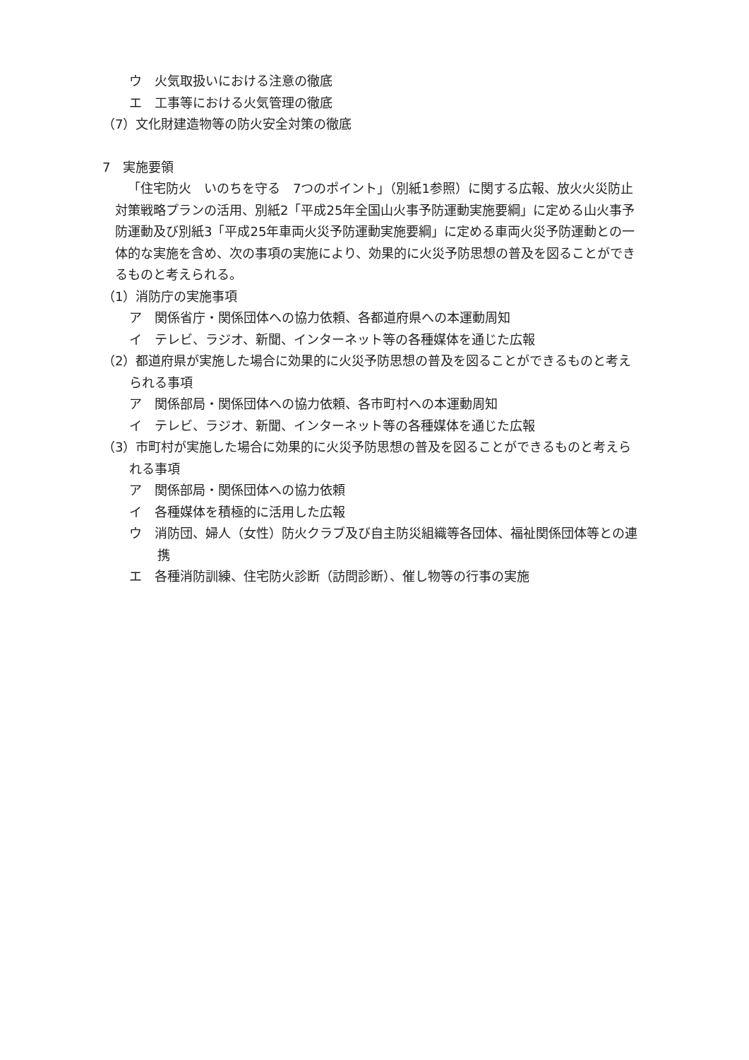ウ　火気取扱いにおける注意の徹底
エ　工事等における火気管理の徹底
（7）文化財建造物等の防火安全対策の徹底
7　実施要領
「住宅防火　いのちを守る　7つのポイント」（別紙1参照）に関する広報、放火火災防止対策戦略プランの活用、別紙2「平成25年全国山火事予防運動実施要綱」に定める山火事予防運動及び別紙3「平成25年車両火災予防運動実施要綱」に定める車両火災予防運動との一体的な実施を含め、次の事項の実施により、効果的に火災予防思想の普及を図ることができるものと考えられる。
（1）消防庁の実施事項
ア　関係省庁・関係団体への協力依頼、各都道府県への本運動周知
イ　テレビ、ラジオ、新聞、インターネット等の各種媒体を通じた広報
（2）都道府県が実施した場合に効果的に火災予防思想の普及を図ることができるものと考えられる事項
ア　関係部局・関係団体への協力依頼、各市町村への本運動周知
イ　テレビ、ラジオ、新聞、インターネット等の各種媒体を通じた広報
（3）市町村が実施した場合に効果的に火災予防思想の普及を図ることができるものと考えられる事項
ア　関係部局・関係団体への協力依頼
イ　各種媒体を積極的に活用した広報
ウ　消防団、婦人（女性）防火クラブ及び自主防災組織等各団体、福祉関係団体等との連携
エ　各種消防訓練、住宅防火診断（訪問診断）、催し物等の行事の実施